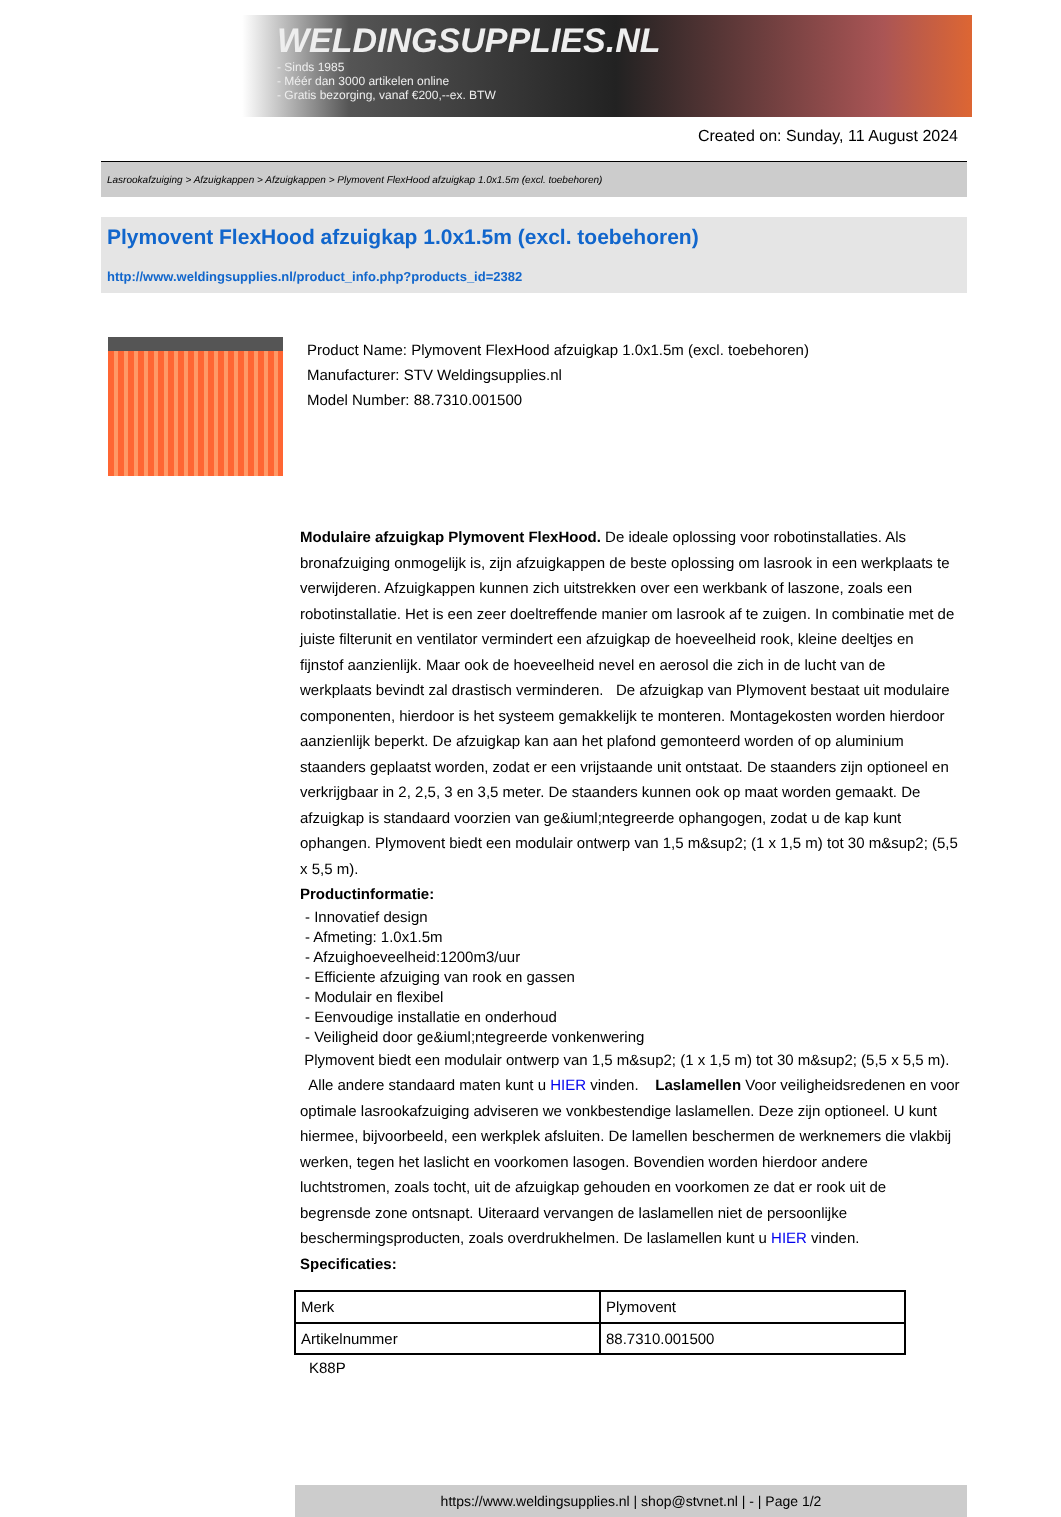WELDINGSUPPLIES.NL
- Sinds 1985
- Méér dan 3000 artikelen online
- Gratis bezorging, vanaf €200,--ex. BTW
Created on: Sunday, 11 August 2024
Lasrookafzuiging > Afzuigkappen > Afzuigkappen > Plymovent FlexHood afzuigkap 1.0x1.5m (excl. toebehoren)
Plymovent FlexHood afzuigkap 1.0x1.5m (excl. toebehoren)
http://www.weldingsupplies.nl/product_info.php?products_id=2382
Product Name: Plymovent FlexHood afzuigkap 1.0x1.5m (excl. toebehoren)
Manufacturer: STV Weldingsupplies.nl
Model Number: 88.7310.001500
Modulaire afzuigkap Plymovent FlexHood. De ideale oplossing voor robotinstallaties. Als bronafzuiging onmogelijk is, zijn afzuigkappen de beste oplossing om lasrook in een werkplaats te verwijderen. Afzuigkappen kunnen zich uitstrekken over een werkbank of laszone, zoals een robotinstallatie. Het is een zeer doeltreffende manier om lasrook af te zuigen. In combinatie met de juiste filterunit en ventilator vermindert een afzuigkap de hoeveelheid rook, kleine deeltjes en fijnstof aanzienlijk. Maar ook de hoeveelheid nevel en aerosol die zich in de lucht van de werkplaats bevindt zal drastisch verminderen. De afzuigkap van Plymovent bestaat uit modulaire componenten, hierdoor is het systeem gemakkelijk te monteren. Montagekosten worden hierdoor aanzienlijk beperkt. De afzuigkap kan aan het plafond gemonteerd worden of op aluminium staanders geplaatst worden, zodat er een vrijstaande unit ontstaat. De staanders zijn optioneel en verkrijgbaar in 2, 2,5, 3 en 3,5 meter. De staanders kunnen ook op maat worden gemaakt. De afzuigkap is standaard voorzien van ge&iuml;ntegreerde ophangogen, zodat u de kap kunt ophangen. Plymovent biedt een modulair ontwerp van 1,5 m&sup2; (1 x 1,5 m) tot 30 m&sup2; (5,5 x 5,5 m).
Productinformatie:
- Innovatief design
- Afmeting: 1.0x1.5m
- Afzuighoeveelheid:1200m3/uur
- Efficiente afzuiging van rook en gassen
- Modulair en flexibel
- Eenvoudige installatie en onderhoud
- Veiligheid door ge&iuml;ntegreerde vonkenwering
Plymovent biedt een modulair ontwerp van 1,5 m&sup2; (1 x 1,5 m) tot 30 m&sup2; (5,5 x 5,5 m).
Alle andere standaard maten kunt u HIER vinden. Laslamellen Voor veiligheidsredenen en voor optimale lasrookafzuiging adviseren we vonkbestendige laslamellen. Deze zijn optioneel. U kunt hiermee, bijvoorbeeld, een werkplek afsluiten. De lamellen beschermen de werknemers die vlakbij werken, tegen het laslicht en voorkomen lasogen. Bovendien worden hierdoor andere luchtstromen, zoals tocht, uit de afzuigkap gehouden en voorkomen ze dat er rook uit de begrensde zone ontsnapt. Uiteraard vervangen de laslamellen niet de persoonlijke beschermingsproducten, zoals overdrukhelmen. De laslamellen kunt u HIER vinden. Specificaties:
| Merk | Plymovent |
| Artikelnummer | 88.7310.001500 |
K88P
https://www.weldingsupplies.nl | shop@stvnet.nl | - | Page 1/2